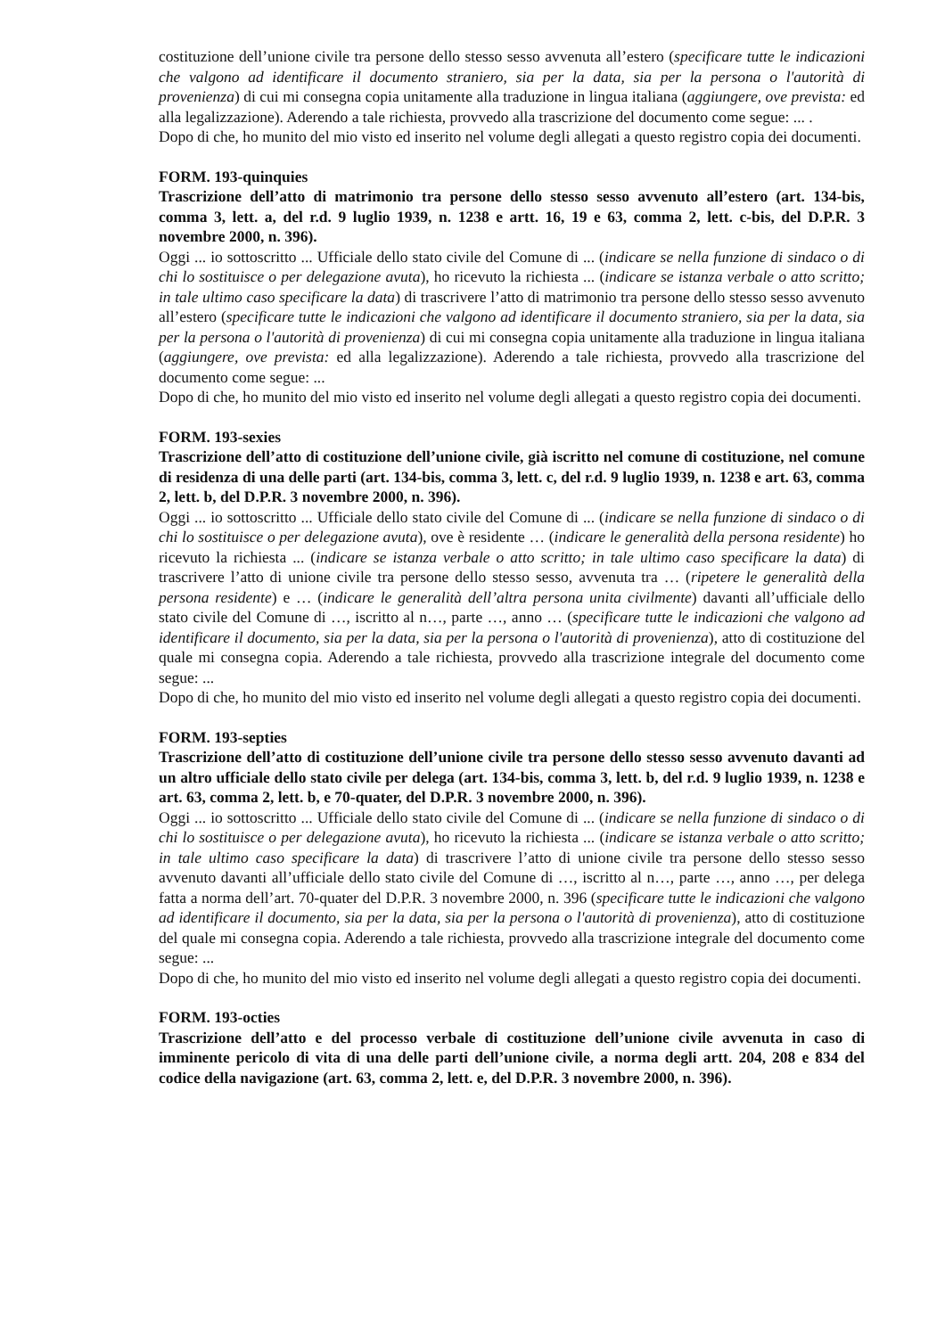costituzione dell’unione civile tra persone dello stesso sesso avvenuta all’estero (specificare tutte le indicazioni che valgono ad identificare il documento straniero, sia per la data, sia per la persona o l'autorità di provenienza) di cui mi consegna copia unitamente alla traduzione in lingua italiana (aggiungere, ove prevista: ed alla legalizzazione). Aderendo a tale richiesta, provvedo alla trascrizione del documento come segue: ... .
Dopo di che, ho munito del mio visto ed inserito nel volume degli allegati a questo registro copia dei documenti.
FORM. 193-quinquies
Trascrizione dell’atto di matrimonio tra persone dello stesso sesso avvenuto all’estero (art. 134-bis, comma 3, lett. a, del r.d. 9 luglio 1939, n. 1238 e artt. 16, 19 e 63, comma 2, lett. c-bis, del D.P.R. 3 novembre 2000, n. 396).
Oggi ... io sottoscritto ... Ufficiale dello stato civile del Comune di ... (indicare se nella funzione di sindaco o di chi lo sostituisce o per delegazione avuta), ho ricevuto la richiesta ... (indicare se istanza verbale o atto scritto; in tale ultimo caso specificare la data) di trascrivere l’atto di matrimonio tra persone dello stesso sesso avvenuto all’estero (specificare tutte le indicazioni che valgono ad identificare il documento straniero, sia per la data, sia per la persona o l'autorità di provenienza) di cui mi consegna copia unitamente alla traduzione in lingua italiana (aggiungere, ove prevista: ed alla legalizzazione). Aderendo a tale richiesta, provvedo alla trascrizione del documento come segue: ...
Dopo di che, ho munito del mio visto ed inserito nel volume degli allegati a questo registro copia dei documenti.
FORM. 193-sexies
Trascrizione dell’atto di costituzione dell’unione civile, già iscritto nel comune di costituzione, nel comune di residenza di una delle parti (art. 134-bis, comma 3, lett. c, del r.d. 9 luglio 1939, n. 1238 e art. 63, comma 2, lett. b, del D.P.R. 3 novembre 2000, n. 396).
Oggi ... io sottoscritto ... Ufficiale dello stato civile del Comune di ... (indicare se nella funzione di sindaco o di chi lo sostituisce o per delegazione avuta), ove è residente … (indicare le generalità della persona residente) ho ricevuto la richiesta ... (indicare se istanza verbale o atto scritto; in tale ultimo caso specificare la data) di trascrivere l’atto di unione civile tra persone dello stesso sesso, avvenuta tra … (ripetere le generalità della persona residente) e … (indicare le generalità dell’altra persona unita civilmente) davanti all’ufficiale dello stato civile del Comune di …, iscritto al n…, parte …, anno … (specificare tutte le indicazioni che valgono ad identificare il documento, sia per la data, sia per la persona o l'autorità di provenienza), atto di costituzione del quale mi consegna copia. Aderendo a tale richiesta, provvedo alla trascrizione integrale del documento come segue: ...
Dopo di che, ho munito del mio visto ed inserito nel volume degli allegati a questo registro copia dei documenti.
FORM. 193-septies
Trascrizione dell’atto di costituzione dell’unione civile tra persone dello stesso sesso avvenuto davanti ad un altro ufficiale dello stato civile per delega (art. 134-bis, comma 3, lett. b, del r.d. 9 luglio 1939, n. 1238 e art. 63, comma 2, lett. b, e 70-quater, del D.P.R. 3 novembre 2000, n. 396).
Oggi ... io sottoscritto ... Ufficiale dello stato civile del Comune di ... (indicare se nella funzione di sindaco o di chi lo sostituisce o per delegazione avuta), ho ricevuto la richiesta ... (indicare se istanza verbale o atto scritto; in tale ultimo caso specificare la data) di trascrivere l’atto di unione civile tra persone dello stesso sesso avvenuto davanti all’ufficiale dello stato civile del Comune di …, iscritto al n…, parte …, anno …, per delega fatta a norma dell’art. 70-quater del D.P.R. 3 novembre 2000, n. 396 (specificare tutte le indicazioni che valgono ad identificare il documento, sia per la data, sia per la persona o l'autorità di provenienza), atto di costituzione del quale mi consegna copia. Aderendo a tale richiesta, provvedo alla trascrizione integrale del documento come segue: ...
Dopo di che, ho munito del mio visto ed inserito nel volume degli allegati a questo registro copia dei documenti.
FORM. 193-octies
Trascrizione dell’atto e del processo verbale di costituzione dell’unione civile avvenuta in caso di imminente pericolo di vita di una delle parti dell’unione civile, a norma degli artt. 204, 208 e 834 del codice della navigazione (art. 63, comma 2, lett. e, del D.P.R. 3 novembre 2000, n. 396).